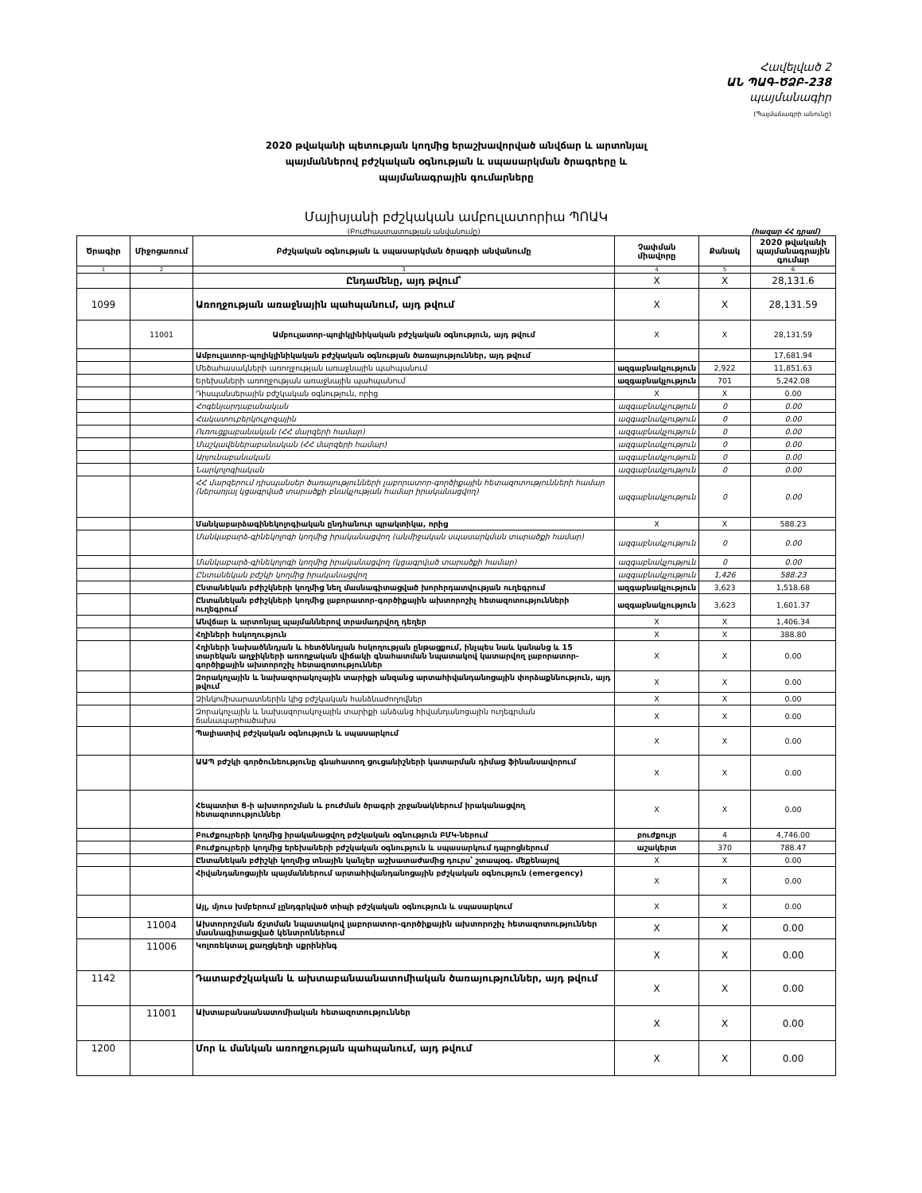Հավելված 2
ԱՆ ՊԱԳ-ԾՁԲ-238
պայմանագիր
(Պայմանագրի անունը)
2020 թվականի պետության կողմից երաշխավորված անվճար և արտոնյալ
պայմաններով բժշկական օգնության և սպասարկման ծրագրերը և
պայմանագրային գումարները
Մայիսյանի բժշկական ամբուլատորիա ՊՈԱԿ
(Բուժհաստատության անվանումը) (հազար ՀՀ դրամ)
| Ծրագիր | Միջոցառում | Բժշկական օգնության և սպասարկման ծրագրի անվանումը | Չափման միավորը | Քանակ | 2020 թվականի պայմանագրային գումար |
| --- | --- | --- | --- | --- | --- |
| 1 | 2 | 3 | 4 | 5 | 6 |
| | | Ընդամենը, այդ թվում՝ | X | X | 28,131.6 |
| 1099 | | Առողջության առաջնային պահպանում, այդ թվում | X | X | 28,131.59 |
| | 11001 | Ամբուլատոր-պոլիկլինիկական բժշկական օգնություն, այդ թվում | X | X | 28,131.59 |
| | | Ամբուլատոր-պոլիկլինիկական բժշկական օգնության ծառայություններ, այդ թվում | | | 17,681.94 |
| | | Մեծահասակների առողջության առաջնային պահպանում | ազգաբնակչություն | 2,922 | 11,851.63 |
| | | Երեխաների առողջության առաջնային պահպանում | ազգաբնակչություն | 701 | 5,242.08 |
| | | Դիսպանսերային բժշկական օգնություն, որից | X | X | 0.00 |
| | | Հոգենյարդաբանական | ազգաբնակչություն | 0 | 0.00 |
| | | Հակատուբերկուլյոզային | ազգաբնակչություն | 0 | 0.00 |
| | | Ուռուցքաբանական (ՀՀ մարզերի համար) | ազգաբնակչություն | 0 | 0.00 |
| | | Մաշկավեներաբանական (ՀՀ մարզերի համար) | ազգաբնակչություն | 0 | 0.00 |
| | | Արյունաբանական | ազգաբնակչություն | 0 | 0.00 |
| | | Նարկոլոգիական | ազգաբնակչություն | 0 | 0.00 |
| | | ՀՀ մարզերում դիսպանսեր ծառայությունների լաբորատոր-գործիքային հետազոտությունների համար (ներառյալ կցագրված տարածքի բնակչության համար իրականացվող) | ազգաբնակչություն | 0 | 0.00 |
| | | Մանկաբարձագինեկոլոգիական ընդհանուր պրակտիկա, որից | X | X | 588.23 |
| | | Մանկաբարձ-գինեկոլոգի կողմից իրականացվող (անմիջական սպասարկման տարածքի համար) | ազգաբնակչություն | 0 | 0.00 |
| | | Մանկաբարձ-գինեկոլոգի կողմից իրականացվող (կցագրված տարածքի համար) | ազգաբնակչություն | 0 | 0.00 |
| | | Ընտանեկան բժշկի կողմից իրականացվող | ազգաբնակչություն | 1,426 | 588.23 |
| | | Ընտանեկան բժիշկների կողմից նեղ մասնագիտացված խորհրդատվության ուղեգրում | ազգաբնակչություն | 3,623 | 1,518.68 |
| | | Ընտանեկան բժիշկների կողմից լաբորատոր-գործիքային ախտորոշիչ հետազոտությունների ուղեգրում | ազգաբնակչություն | 3,623 | 1,601.37 |
| | | Անվճար և արտոնյալ պայմաններով տրամադրվող դեղեր | X | X | 1,406.34 |
| | | Հղիների հսկողություն | X | X | 388.80 |
| | | Հղիների նախածննդյան և հետծննդյան հսկողության ընթացքում, ինչպես նաև կանանց և 15 տարեկան աղջիկների առողջական վիճակի գնահատման նպատակով կատարվող լաբորատոր-գործիքային ախտորոշիչ հետազոտություններ | X | X | 0.00 |
| | | Զորակոչային և նախազորակոչային տարիքի անզանց արտահիվանդանոցային փորձաքննություն, այդ թվում | X | X | 0.00 |
| | | Զինկոմիսարատներին կից բժշկական հանձնաժողովներ | X | X | 0.00 |
| | | Զորակոչային և նախազորակոչային տարիքի անձանց հիվանդանոցային ուղեգրման ճանապարհածախս | X | X | 0.00 |
| | | Պալիատիվ բժշկական օգնություն և սպասարկում | X | X | 0.00 |
| | | ԱԱՊ բժշկի գործունեությունը գնահատող ցուցանիշների կատարման դիմաց ֆինանսավորում | X | X | 0.00 |
| | | Հեպատիտ Ց-ի ախտորոշման և բուժման ծրագրի շրջանակներում իրականացվող հետազոտություններ | X | X | 0.00 |
| | | Բուժքույրերի կողմից իրականացվող բժշկական օգնություն ԲՄԿ-ներում | բուժքույր | 4 | 4,746.00 |
| | | Բուժքույրերի կողմից երեխաների բժշկական օգնություն և սպասարկում դպրոցներում | աշակերտ | 370 | 788.47 |
| | | Ընտանեկան բժիշկի կողմից տնային կանչեր աշխատաժամից դուրս՝ շտապօգ. մեքենայով | X | X | 0.00 |
| | | Հիվանդանոցային պայմաններում արտահիվանդանոցային բժշկական օգնություն (emergency) | X | X | 0.00 |
| | | Այլ, մյուս խմբերում չընդգրկված տիպի բժշկական օգնություն և սպասարկում | X | X | 0.00 |
| | 11004 | Ախտորոշման ճշտման նպատակով լաբորատոր-գործիքային ախտորոշիչ հետազոտություններ մասնագիտացված կենտրոններում | X | X | 0.00 |
| | 11006 | Կոլոռեկտալ քաղցկեղի սքրինինգ | X | X | 0.00 |
| 1142 | | Դատաբժշկական և ախտաբանաանատոմիական ծառայություններ, այդ թվում | X | X | 0.00 |
| | 11001 | Ախտաբանաանատոմիական հետազոտություններ | X | X | 0.00 |
| 1200 | | Մոր և մանկան առողջության պահպանում, այդ թվում | X | X | 0.00 |